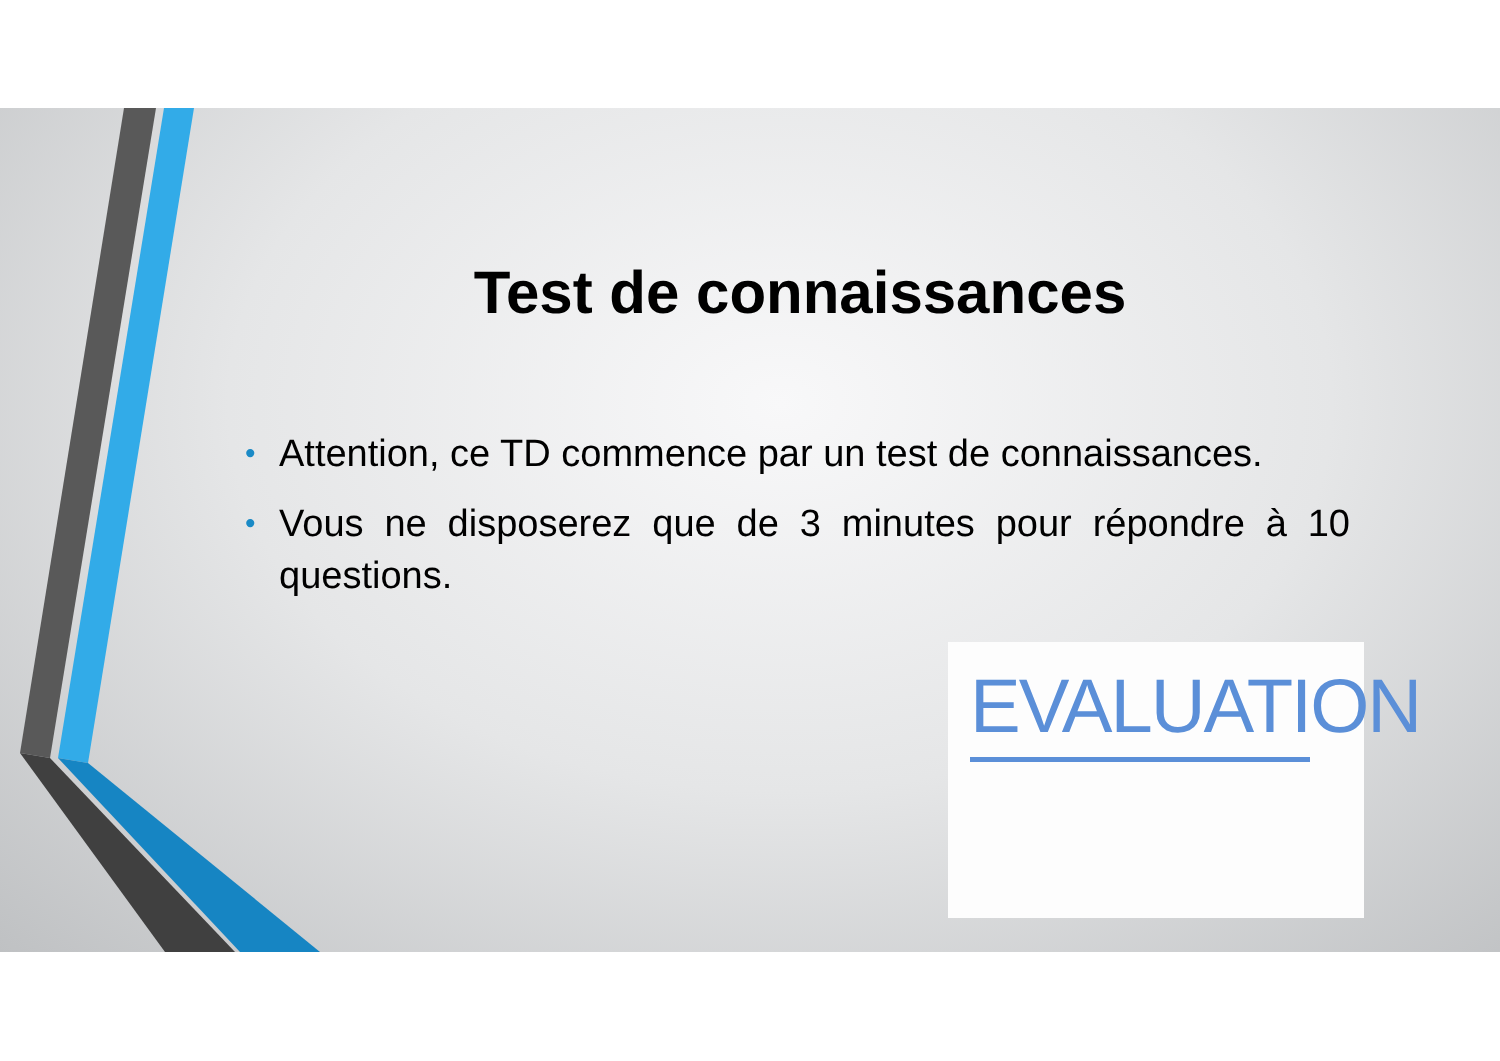Test de connaissances
• Attention, ce TD commence par un test de connaissances.
• Vous ne disposerez que de 3 minutes pour répondre à 10 questions.
EVALUATION